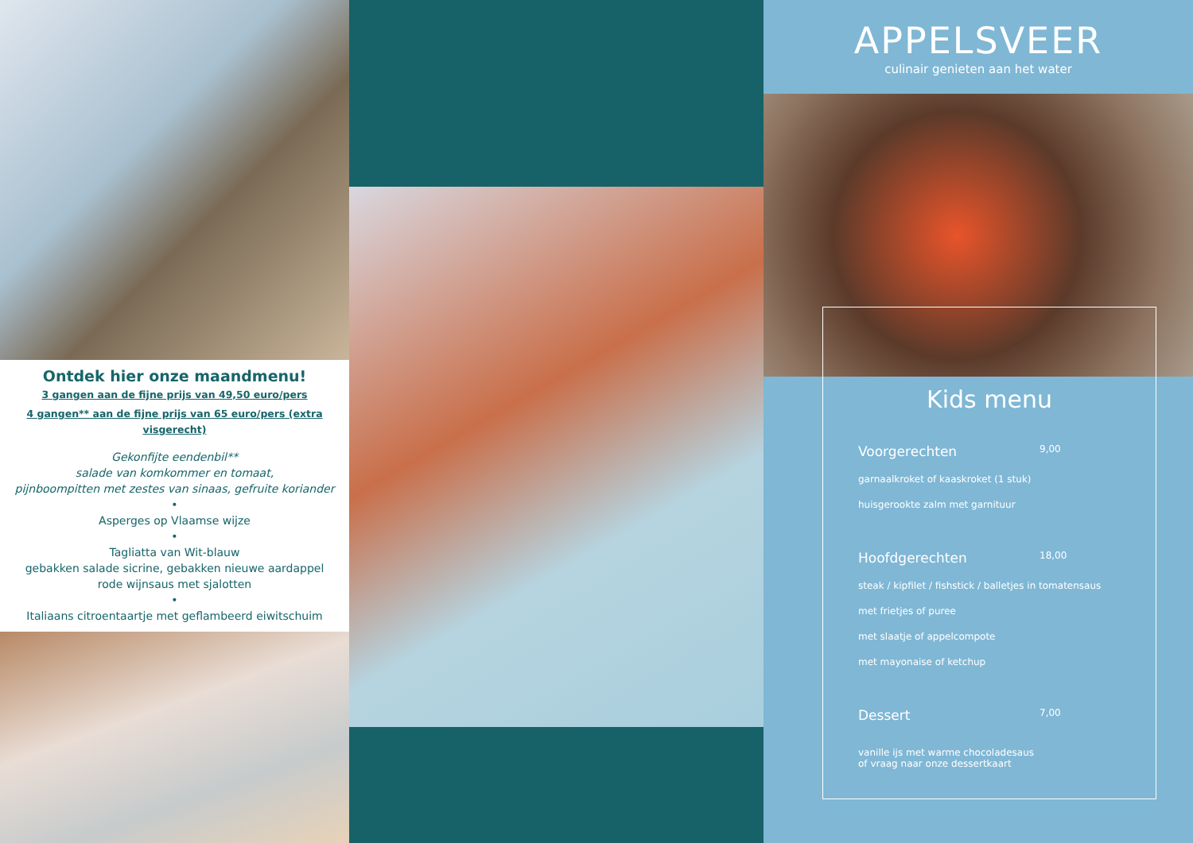Ontdek hier onze maandmenu!
3 gangen aan de fijne prijs van 49,50 euro/pers
4 gangen** aan de fijne prijs van 65 euro/pers (extra visgerecht)
Gekonfijte eendenbil**
salade van komkommer en tomaat,
pijnboompitten met zestes van sinaas, gefruite koriander
•
Asperges op Vlaamse wijze
•
Tagliatta van Wit-blauw
gebakken salade sicrine, gebakken nieuwe aardappel
rode wijnsaus met sjalotten
•
Italiaans citroentaartje met geflambeerd eiwitschuim
APPELSVEER
culinair genieten aan het water
Kids menu
Voorgerechten 9,00
garnaalkroket of kaaskroket (1 stuk)
huisgerookte zalm met garnituur
Hoofdgerechten 18,00
steak / kipfilet / fishstick / balletjes in tomatensaus
met frietjes of puree
met slaatje of appelcompote
met mayonaise of ketchup
Dessert 7,00
vanille ijs met warme chocoladesaus
of vraag naar onze dessertkaart